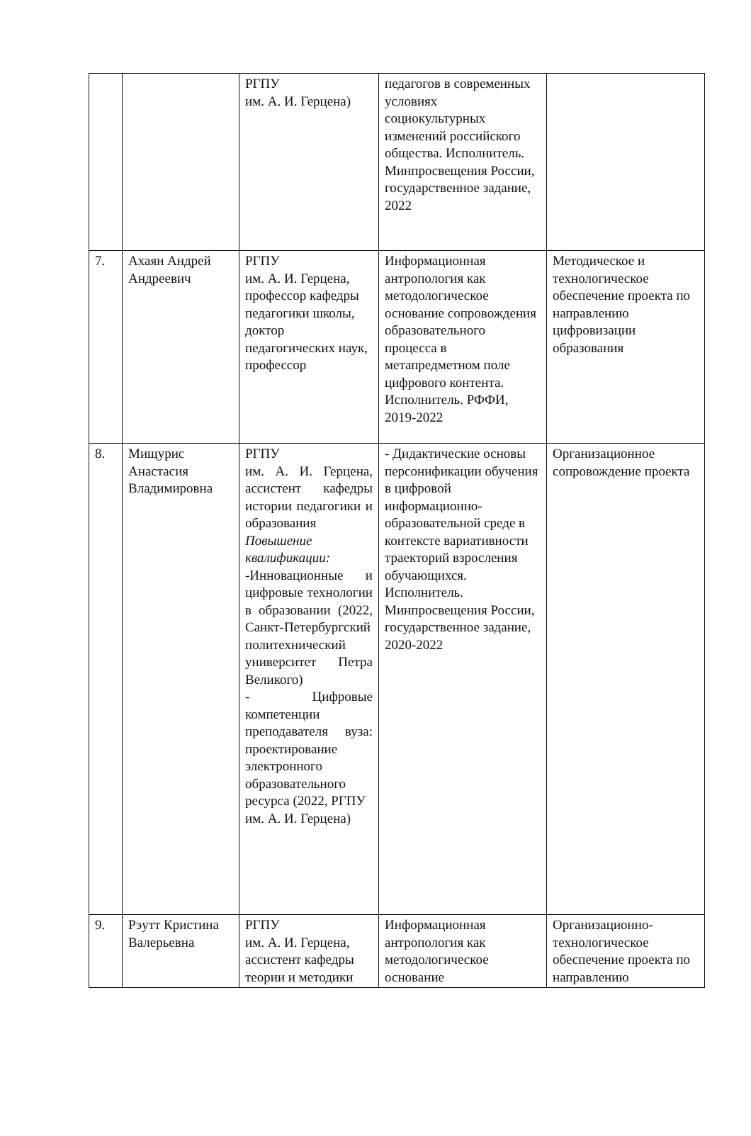| | | РГПУ им. А. И. Герцена) | педагогов в современных условиях социокультурных изменений российского общества. Исполнитель. Минпросвещения России, государственное задание, 2022 | |
| 7. | Ахаян Андрей Андреевич | РГПУ им. А. И. Герцена, профессор кафедры педагогики школы, доктор педагогических наук, профессор | Информационная антропология как методологическое основание сопровождения образовательного процесса в метапредметном поле цифрового контента. Исполнитель. РФФИ, 2019-2022 | Методическое и технологическое обеспечение проекта по направлению цифровизации образования |
| 8. | Мищурис Анастасия Владимировна | РГПУ им. А. И. Герцена, ассистент кафедры истории педагогики и образования Повышение квалификации: -Инновационные и цифровые технологии в образовании (2022, Санкт-Петербургский политехнический университет Петра Великого) - Цифровые компетенции преподавателя вуза: проектирование электронного образовательного ресурса (2022, РГПУ им. А. И. Герцена) | - Дидактические основы персонификации обучения в цифровой информационно-образовательной среде в контексте вариативности траекторий взросления обучающихся. Исполнитель. Минпросвещения России, государственное задание, 2020-2022 | Организационное сопровождение проекта |
| 9. | Рэутт Кристина Валерьевна | РГПУ им. А. И. Герцена, ассистент кафедры теории и методики | Информационная антропология как методологическое основание | Организационно-технологическое обеспечение проекта по направлению |